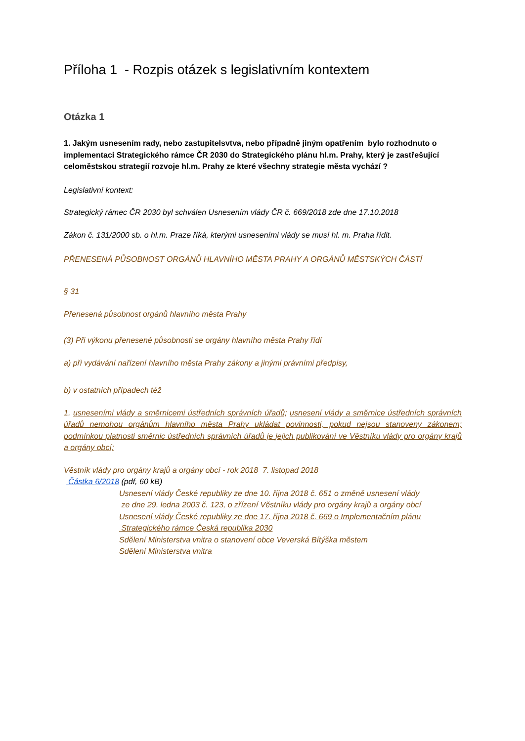Příloha 1 - Rozpis otázek s legislativním kontextem
Otázka 1
1. Jakým usnesením rady, nebo zastupitelsvtva, nebo případně jiným opatřením bylo rozhodnuto o implementaci Strategického rámce ČR 2030 do Strategického plánu hl.m. Prahy, který je zastřešující celoměstskou strategií rozvoje hl.m. Prahy ze které všechny strategie města vychází ?
Legislativní kontext:
Strategický rámec ČR 2030 byl schválen Usnesením vlády ČR č. 669/2018 zde dne 17.10.2018
Zákon č. 131/2000 sb. o hl.m. Praze říká, kterými usneseními vlády se musí hl. m. Praha řídit.
PŘENESENÁ PŮSOBNOST ORGÁNŮ HLAVNÍHO MĚSTA PRAHY A ORGÁNŮ MĚSTSKÝCH ČÁSTÍ
§ 31
Přenesená působnost orgánů hlavního města Prahy
(3) Při výkonu přenesené působnosti se orgány hlavního města Prahy řídí
a) při vydávání nařízení hlavního města Prahy zákony a jinými právními předpisy,
b) v ostatních případech též
1. usneseními vlády a směrnicemi ústředních správních úřadů; usnesení vlády a směrnice ústředních správních úřadů nemohou orgánům hlavního města Prahy ukládat povinnosti, pokud nejsou stanoveny zákonem; podmínkou platnosti směrnic ústředních správních úřadů je jejich publikování ve Věstníku vlády pro orgány krajů a orgány obcí;
Věstník vlády pro orgány krajů a orgány obcí - rok 2018 7. listopad 2018
Částka 6/2018 (pdf, 60 kB)
Usnesení vlády České republiky ze dne 10. října 2018 č. 651 o změně usnesení vlády
ze dne 29. ledna 2003 č. 123, o zřízení Věstníku vlády pro orgány krajů a orgány obcí
Usnesení vlády České republiky ze dne 17. října 2018 č. 669 o Implementačním plánu
Strategického rámce Česká republika 2030
Sdělení Ministerstva vnitra o stanovení obce Veverská Bítýška městem
Sdělení Ministerstva vnitra